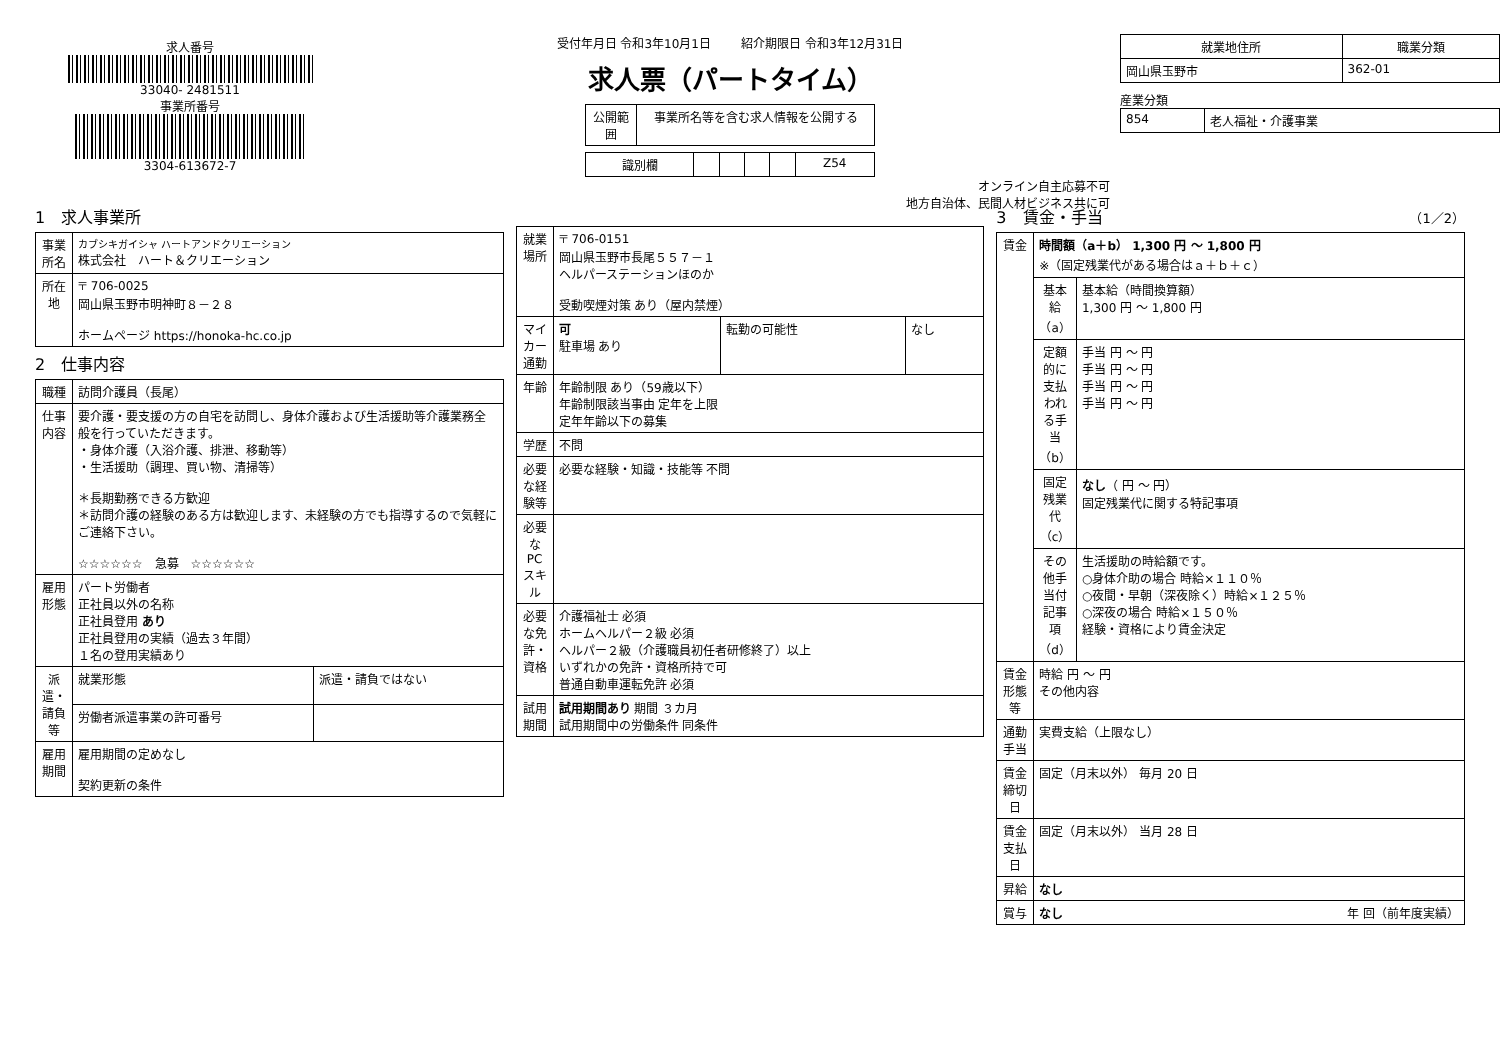求人番号
33040- 2481511
事業所番号
3304-613672-7
受付年月日 令和3年10月1日 紹介期限日 令和3年12月31日
求人票（パートタイム）
| 公開範囲 | 事業所名等を含む求人情報を公開する |
| 識別欄 | | | | | Z54 |
オンライン自主応募不可
地方自治体、民間人材ビジネス共に可
| 就業地住所 | 職業分類 |
| --- | --- |
| 岡山県玉野市 | 362-01 |
産業分類
| 854 | 老人福祉・介護事業 |
1　求人事業所
| 事業所名 | カブシキガイシャ ハートアンドクリエーション 株式会社 ハート＆クリエーション |
| 所在地 | 〒 706-0025 岡山県玉野市明神町８－２８ ホームページ https://honoka-hc.co.jp |
2　仕事内容
| 職種 | 訪問介護員（長尾） | |
| 仕事内容 | 要介護・要支援の方の自宅を訪問し、身体介護および生活援助等介護業務全般を行っていただきます。 ・身体介護（入浴介護、排泄、移動等） ・生活援助（調理、買い物、清掃等） ＊長期勤務できる方歓迎 ＊訪問介護の経験のある方は歓迎します、未経験の方でも指導するので気軽にご連絡下さい。 ☆☆☆☆☆☆ 急募 ☆☆☆☆☆☆ | |
| 雇用形態 | パート労働者 正社員以外の名称 正社員登用 あり 正社員登用の実績（過去３年間） １名の登用実績あり | |
| 派遣・請負等 | 就業形態 | 派遣・請負ではない |
| | 労働者派遣事業の許可番号 | |
| 雇用期間 | 雇用期間の定めなし 契約更新の条件 | |
| 就業場所 | 〒 706-0151 岡山県玉野市長尾５５７－１ ヘルパーステーションほのか 受動喫煙対策 あり（屋内禁煙） | | |
| マイカー通勤 | 可 駐車場 あり | 転勤の可能性 | なし |
| 年齢 | 年齢制限 あり（59歳以下） 年齢制限該当事由 定年を上限 定年年齢以下の募集 | | |
| 学歴 | 不問 | | |
| 必要な経験等 | 必要な経験・知識・技能等 不問 | | |
| 必要なPCスキル | | | |
| 必要な免許・資格 | 介護福祉士 必須 ホームヘルパー２級 必須 ヘルパー２級（介護職員初任者研修終了）以上 いずれかの免許・資格所持で可 普通自動車運転免許 必須 | | |
| 試用期間 | 試用期間あり 期間 ３カ月 試用期間中の労働条件 同条件 | | |
3　賃金・手当 （1／2）
| 賃金 | 時間額（a＋b） 1,300 円 ～ 1,800 円 ※（固定残業代がある場合はａ＋ｂ＋ｃ） | |
| | 基本給（a） | 基本給（時間換算額） 1,300 円 ～ 1,800 円 |
| | 定額的に支払われる手当（b） | 手当 円 ～ 円 手当 円 ～ 円 手当 円 ～ 円 手当 円 ～ 円 |
| | 固定残業代（c） | なし （ 円 ～ 円） 固定残業代に関する特記事項 |
| | その他手当付記事項（d） | 生活援助の時給額です。 ○身体介助の場合 時給×１１０％ ○夜間・早朝（深夜除く）時給×１２５％ ○深夜の場合 時給×１５０％ 経験・資格により賃金決定 |
| 賃金形態等 | 時給 円 ～ 円 その他内容 | |
| 通勤手当 | 実費支給（上限なし） | |
| 賃金締切日 | 固定（月末以外） 毎月 20 日 | |
| 賃金支払日 | 固定（月末以外） 当月 28 日 | |
| 昇給 | なし | |
| 賞与 | なし 年 回（前年度実績） | |